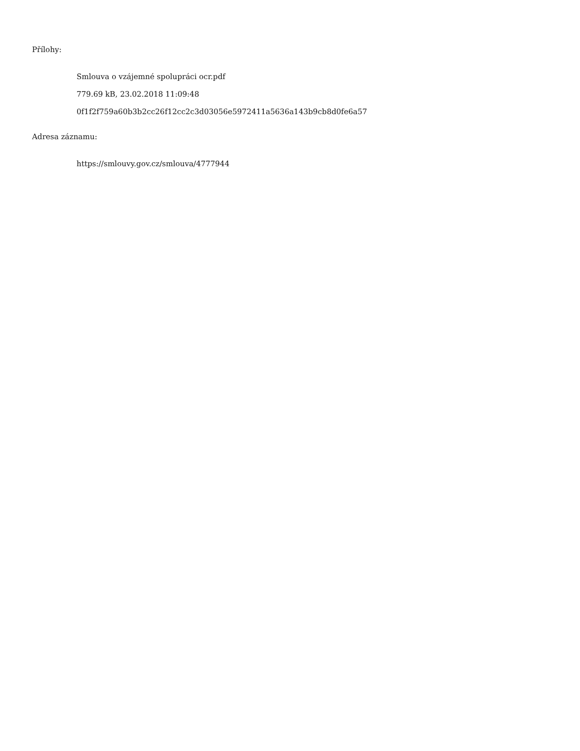Přílohy:
Smlouva o vzájemné spolupráci ocr.pdf
779.69 kB, 23.02.2018 11:09:48
0f1f2f759a60b3b2cc26f12cc2c3d03056e5972411a5636a143b9cb8d0fe6a57
Adresa záznamu:
https://smlouvy.gov.cz/smlouva/4777944